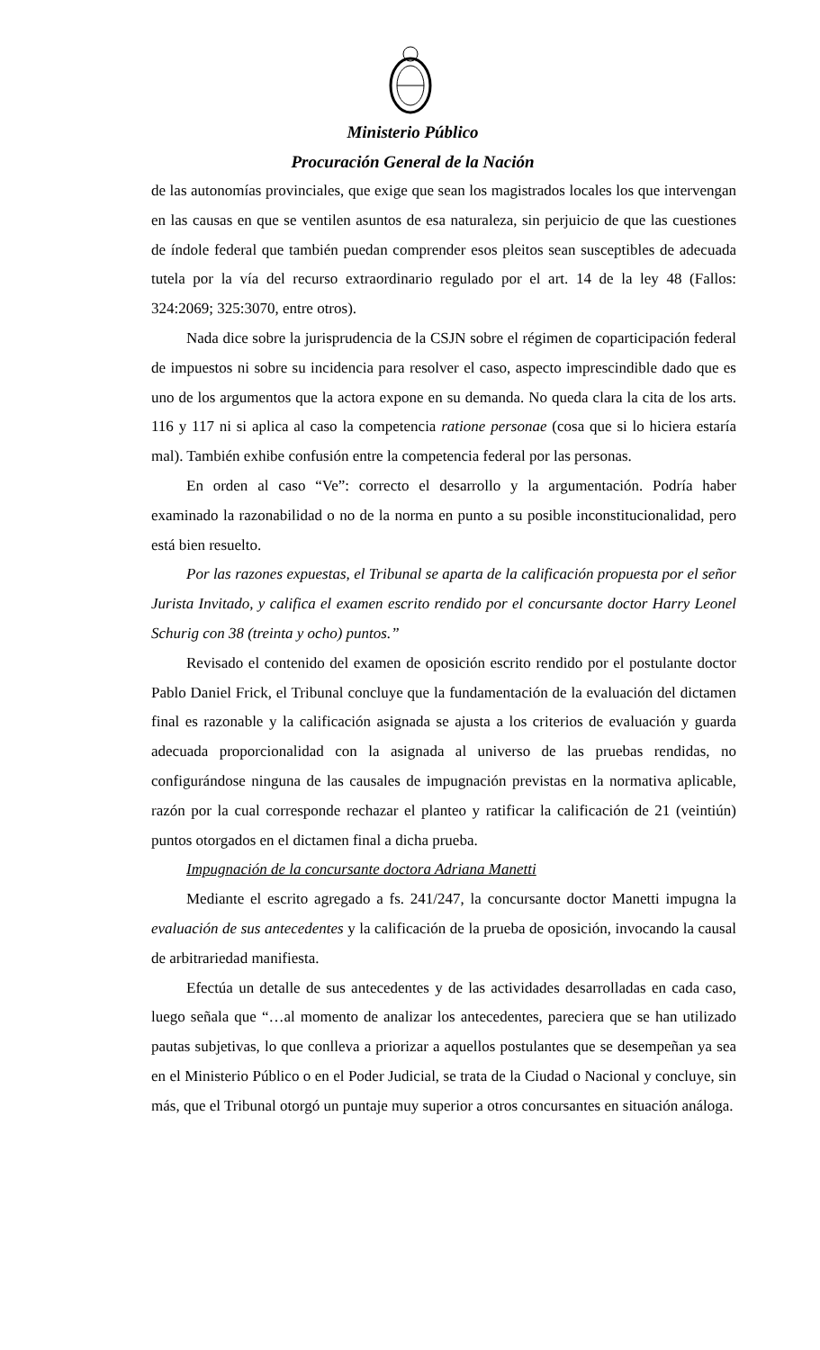Ministerio Público
Procuración General de la Nación
de las autonomías provinciales, que exige que sean los magistrados locales los que intervengan en las causas en que se ventilen asuntos de esa naturaleza, sin perjuicio de que las cuestiones de índole federal que también puedan comprender esos pleitos sean susceptibles de adecuada tutela por la vía del recurso extraordinario regulado por el art. 14 de la ley 48 (Fallos: 324:2069; 325:3070, entre otros).
Nada dice sobre la jurisprudencia de la CSJN sobre el régimen de coparticipación federal de impuestos ni sobre su incidencia para resolver el caso, aspecto imprescindible dado que es uno de los argumentos que la actora expone en su demanda. No queda clara la cita de los arts. 116 y 117 ni si aplica al caso la competencia ratione personae (cosa que si lo hiciera estaría mal). También exhibe confusión entre la competencia federal por las personas.
En orden al caso “Ve”: correcto el desarrollo y la argumentación. Podría haber examinado la razonabilidad o no de la norma en punto a su posible inconstitucionalidad, pero está bien resuelto.
Por las razones expuestas, el Tribunal se aparta de la calificación propuesta por el señor Jurista Invitado, y califica el examen escrito rendido por el concursante doctor Harry Leonel Schurig con 38 (treinta y ocho) puntos.”
Revisado el contenido del examen de oposición escrito rendido por el postulante doctor Pablo Daniel Frick, el Tribunal concluye que la fundamentación de la evaluación del dictamen final es razonable y la calificación asignada se ajusta a los criterios de evaluación y guarda adecuada proporcionalidad con la asignada al universo de las pruebas rendidas, no configurándose ninguna de las causales de impugnación previstas en la normativa aplicable, razón por la cual corresponde rechazar el planteo y ratificar la calificación de 21 (veintiún) puntos otorgados en el dictamen final a dicha prueba.
Impugnación de la concursante doctora Adriana Manetti
Mediante el escrito agregado a fs. 241/247, la concursante doctor Manetti impugna la evaluación de sus antecedentes y la calificación de la prueba de oposición, invocando la causal de arbitrariedad manifiesta.
Efectúa un detalle de sus antecedentes y de las actividades desarrolladas en cada caso, luego señala que “…al momento de analizar los antecedentes, pareciera que se han utilizado pautas subjetivas, lo que conlleva a priorizar a aquellos postulantes que se desempeñan ya sea en el Ministerio Público o en el Poder Judicial, se trata de la Ciudad o Nacional y concluye, sin más, que el Tribunal otorgó un puntaje muy superior a otros concursantes en situación análoga.